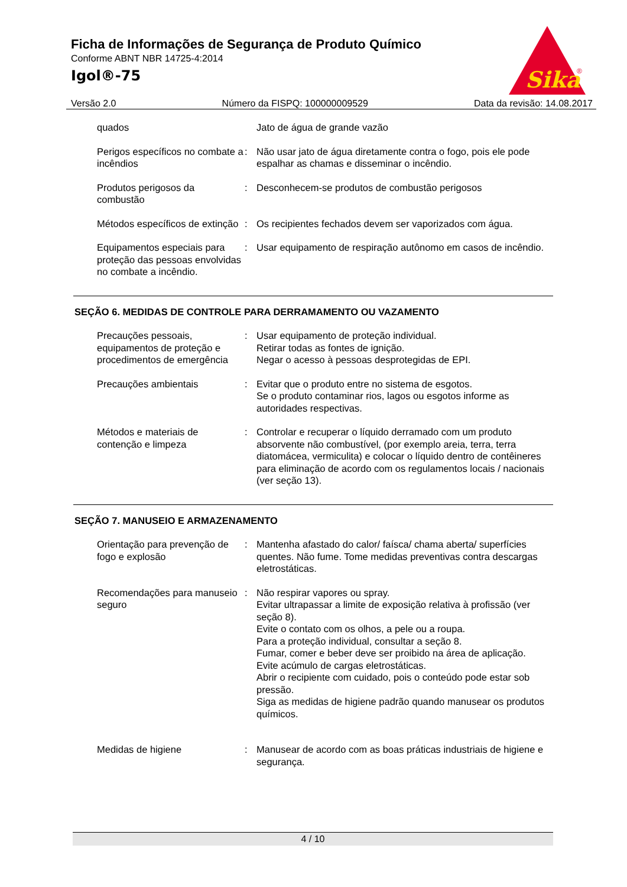Ficha de Informações de Segurança de Produto Químico
Conforme ABNT NBR 14725-4:2014
Igol®-75
Sika
®
Versão 2.0 Número da FISPQ: 100000009529 Data da revisão: 14.08.2017
quados Jato de água de grande vazão
Perigos específicos no combate a incêndios
: Não usar jato de água diretamente contra o fogo, pois ele pode espalhar as chamas e disseminar o incêndio.
Produtos perigosos da combustão
: Desconhecem-se produtos de combustão perigosos
Métodos específicos de extinção
: Os recipientes fechados devem ser vaporizados com água.
Equipamentos especiais para proteção das pessoas envolvidas no combate a incêndio.
: Usar equipamento de respiração autônomo em casos de incêndio.
SEÇÃO 6. MEDIDAS DE CONTROLE PARA DERRAMAMENTO OU VAZAMENTO
Precauções pessoais, equipamentos de proteção e procedimentos de emergência
: Usar equipamento de proteção individual.
Retirar todas as fontes de ignição.
Negar o acesso à pessoas desprotegidas de EPI.
Precauções ambientais : Evitar que o produto entre no sistema de esgotos.
Se o produto contaminar rios, lagos ou esgotos informe as autoridades respectivas.
Métodos e materiais de contenção e limpeza
: Controlar e recuperar o líquido derramado com um produto absorvente não combustível, (por exemplo areia, terra, terra diatomácea, vermiculita) e colocar o líquido dentro de contêineres para eliminação de acordo com os regulamentos locais / nacionais (ver seção 13).
SEÇÃO 7. MANUSEIO E ARMAZENAMENTO
Orientação para prevenção de fogo e explosão
: Mantenha afastado do calor/ faísca/ chama aberta/ superfícies quentes. Não fume. Tome medidas preventivas contra descargas eletrostáticas.
Recomendações para manuseio seguro
: Não respirar vapores ou spray.
Evitar ultrapassar a limite de exposição relativa à profissão (ver seção 8).
Evite o contato com os olhos, a pele ou a roupa.
Para a proteção individual, consultar a seção 8.
Fumar, comer e beber deve ser proibido na área de aplicação.
Evite acúmulo de cargas eletrostáticas.
Abrir o recipiente com cuidado, pois o conteúdo pode estar sob pressão.
Siga as medidas de higiene padrão quando manusear os produtos químicos.
Medidas de higiene : Manusear de acordo com as boas práticas industriais de higiene e segurança.
4 / 10